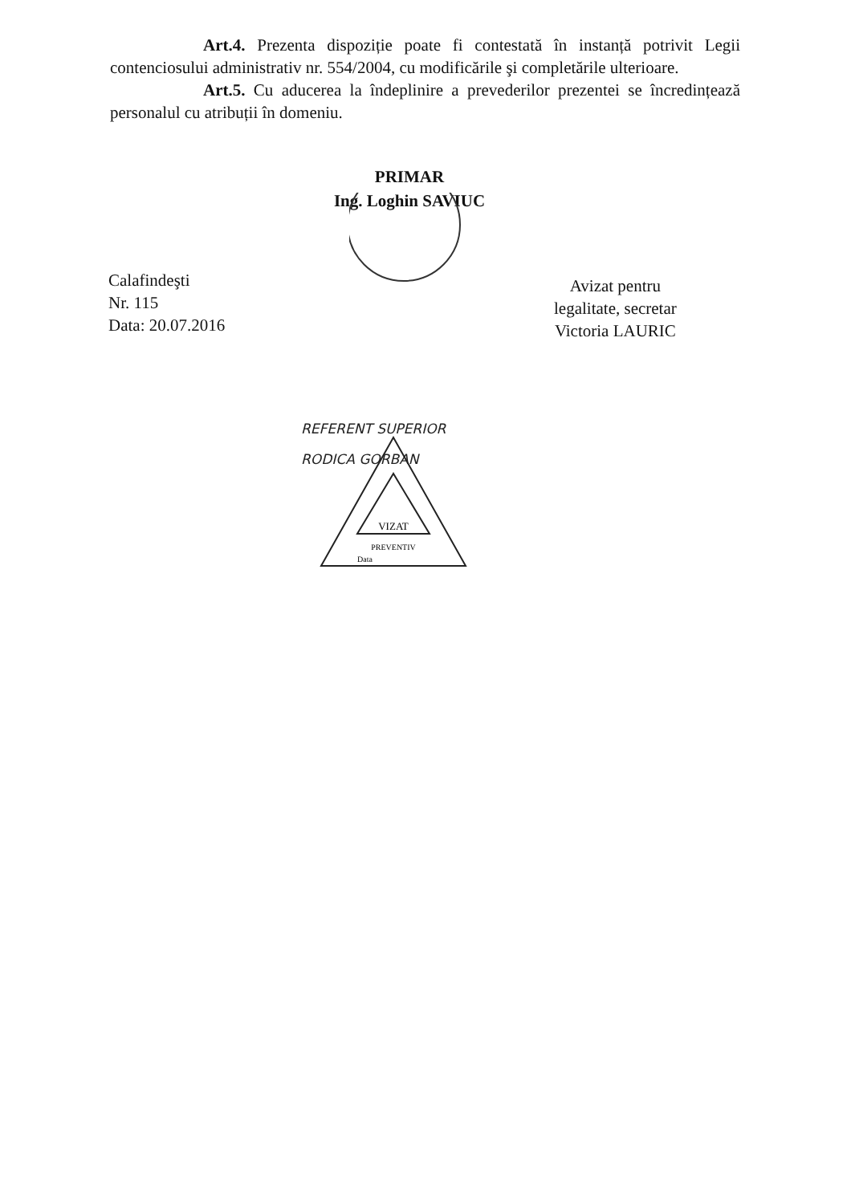Art.4. Prezenta dispoziție poate fi contestată în instanță potrivit Legii contenciosului administrativ nr. 554/2004, cu modificările şi completările ulterioare.
Art.5. Cu aducerea la îndeplinire a prevederilor prezentei se încredințează personalul cu atribuții în domeniu.
PRIMAR
Ing. Loghin SAVIUC
Calafindeşti
Nr. 115
Data: 20.07.2016
Avizat pentru
legalitate, secretar
Victoria LAURIC
REFERENT SUPERIOR
RODICA GORBAN
VIZAT
PREVENTIV
Data